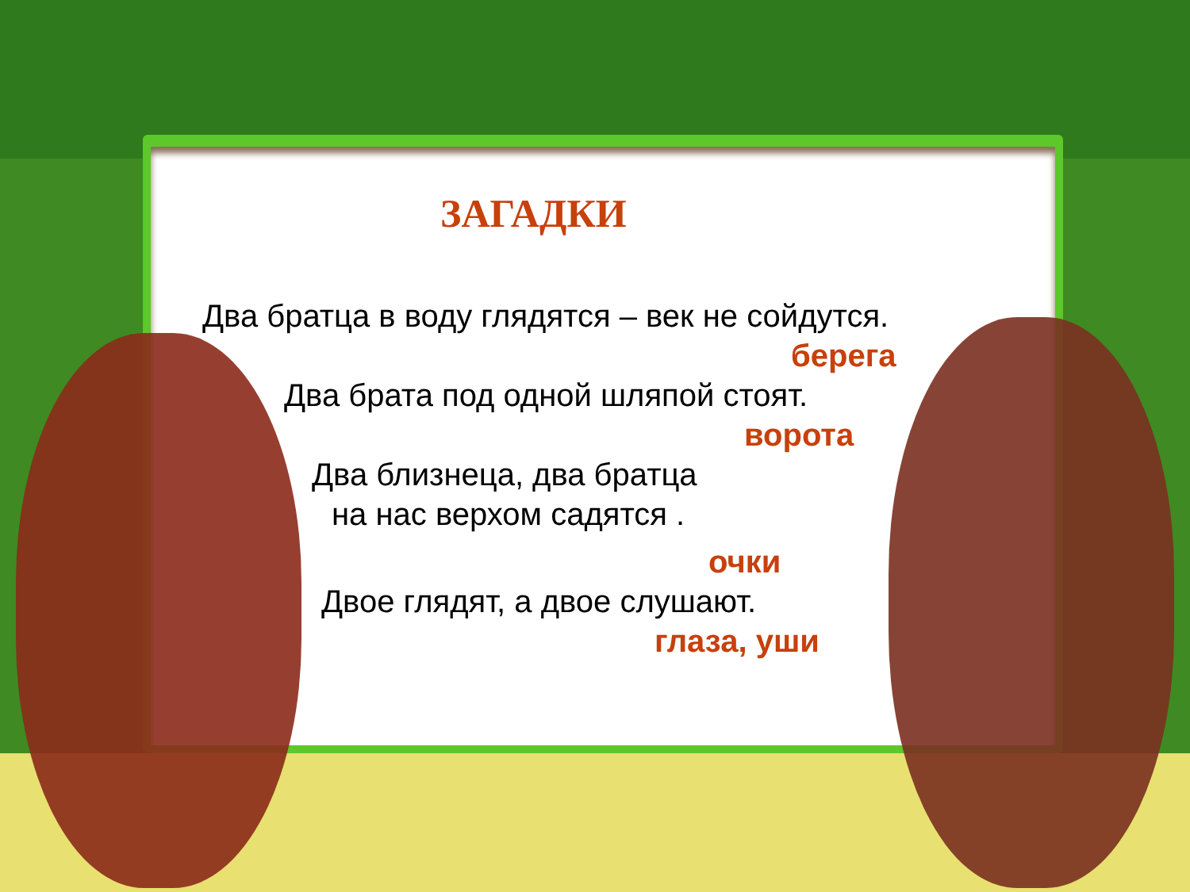ЗАГАДКИ
Два братца в воду глядятся – век не сойдутся.
берега
Два брата под одной шляпой стоят.
ворота
Два близнеца, два братца
на нас верхом садятся .
очки
Двое глядят, а двое слушают.
глаза, уши